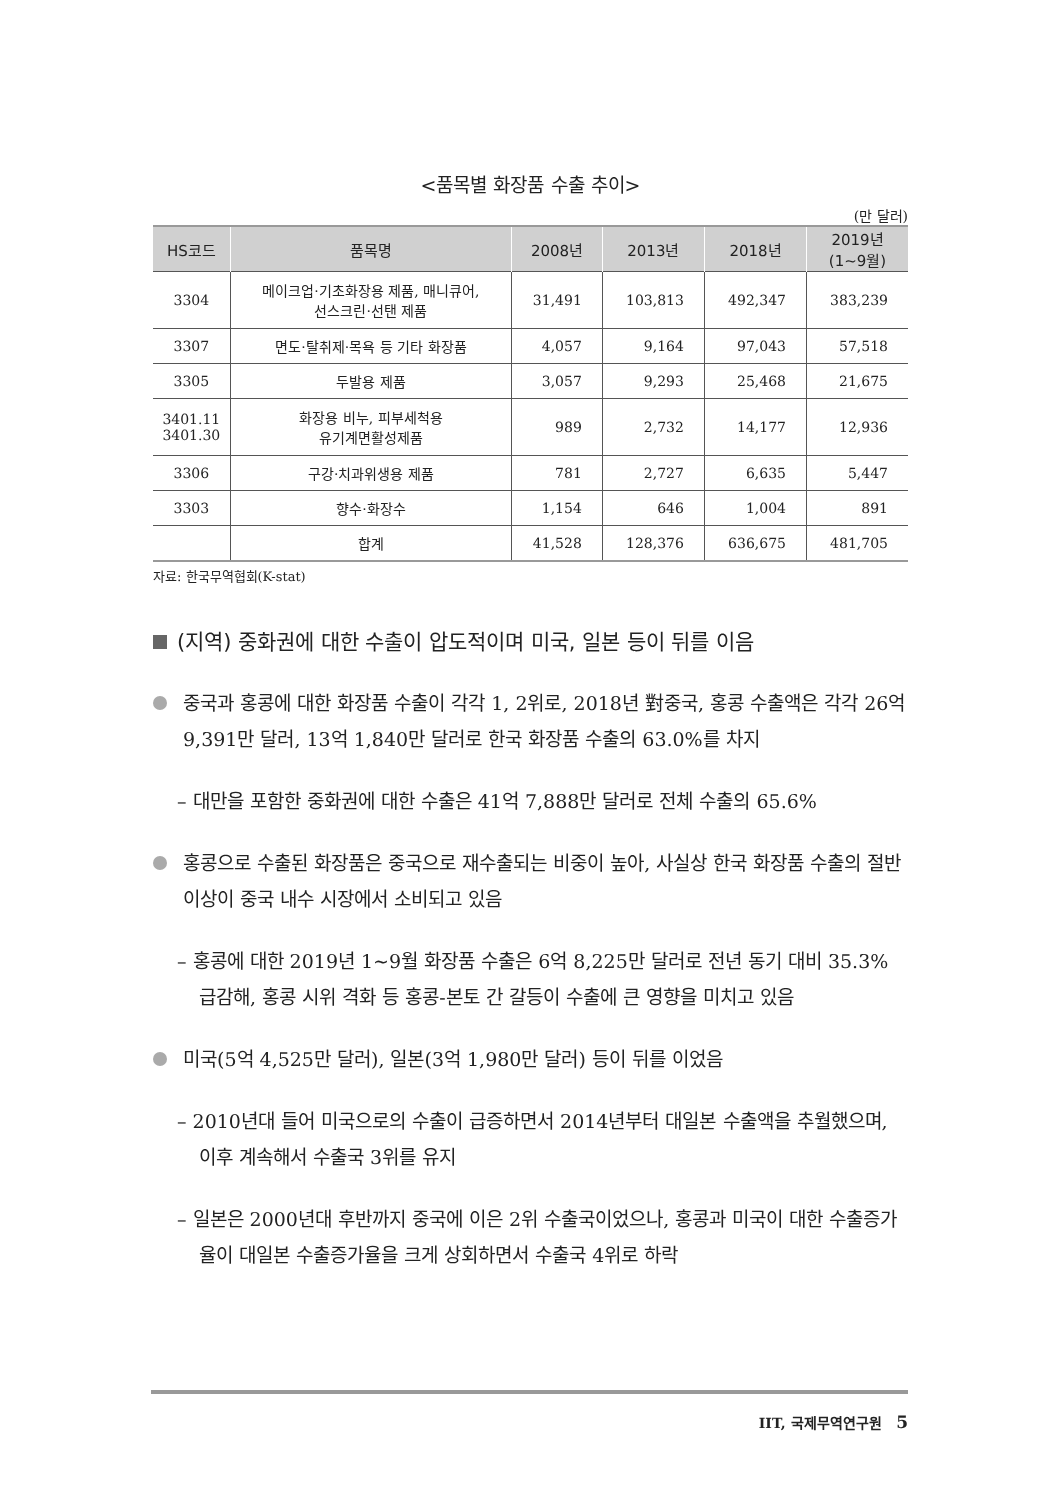<품목별 화장품 수출 추이>
(만 달러)
| HS코드 | 품목명 | 2008년 | 2013년 | 2018년 | 2019년 (1~9월) |
| --- | --- | --- | --- | --- | --- |
| 3304 | 메이크업·기초화장용 제품, 매니큐어, 선스크린·선탠 제품 | 31,491 | 103,813 | 492,347 | 383,239 |
| 3307 | 면도·탈취제·목욕 등 기타 화장품 | 4,057 | 9,164 | 97,043 | 57,518 |
| 3305 | 두발용 제품 | 3,057 | 9,293 | 25,468 | 21,675 |
| 3401.11 3401.30 | 화장용 비누, 피부세척용 유기계면활성제품 | 989 | 2,732 | 14,177 | 12,936 |
| 3306 | 구강·치과위생용 제품 | 781 | 2,727 | 6,635 | 5,447 |
| 3303 | 향수·화장수 | 1,154 | 646 | 1,004 | 891 |
| | 합계 | 41,528 | 128,376 | 636,675 | 481,705 |
자료: 한국무역협회(K-stat)
(지역) 중화권에 대한 수출이 압도적이며 미국, 일본 등이 뒤를 이음
중국과 홍콩에 대한 화장품 수출이 각각 1, 2위로, 2018년 對중국, 홍콩 수출액은 각각 26억 9,391만 달러, 13억 1,840만 달러로 한국 화장품 수출의 63.0%를 차지
– 대만을 포함한 중화권에 대한 수출은 41억 7,888만 달러로 전체 수출의 65.6%
홍콩으로 수출된 화장품은 중국으로 재수출되는 비중이 높아, 사실상 한국 화장품 수출의 절반 이상이 중국 내수 시장에서 소비되고 있음
– 홍콩에 대한 2019년 1~9월 화장품 수출은 6억 8,225만 달러로 전년 동기 대비 35.3% 급감해, 홍콩 시위 격화 등 홍콩-본토 간 갈등이 수출에 큰 영향을 미치고 있음
미국(5억 4,525만 달러), 일본(3억 1,980만 달러) 등이 뒤를 이었음
– 2010년대 들어 미국으로의 수출이 급증하면서 2014년부터 대일본 수출액을 추월했으며, 이후 계속해서 수출국 3위를 유지
– 일본은 2000년대 후반까지 중국에 이은 2위 수출국이었으나, 홍콩과 미국이 대한 수출증가율이 대일본 수출증가율을 크게 상회하면서 수출국 4위로 하락
IIT, 국제무역연구원 5